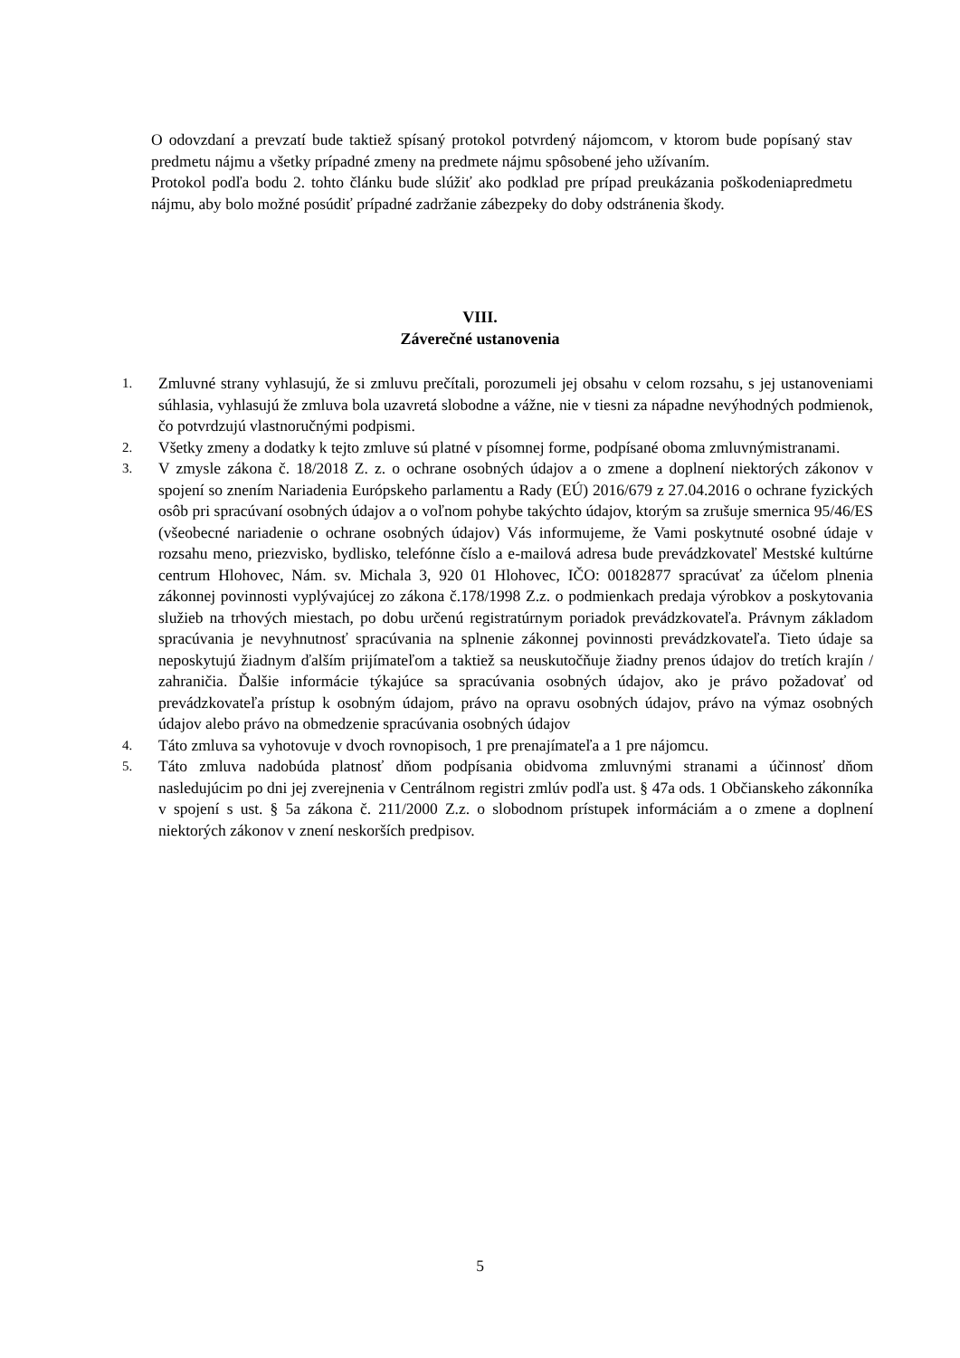O odovzdaní a prevzatí bude taktiež spísaný protokol potvrdený nájomcom, v ktorom bude popísaný stav predmetu nájmu a všetky prípadné zmeny na predmete nájmu spôsobené jeho užívaním.
Protokol podľa bodu 2. tohto článku bude slúžiť ako podklad pre prípad preukázania poškodeniapredmetu nájmu, aby bolo možné posúdiť prípadné zadržanie zábezpeky do doby odstránenia škody.
VIII.
Záverečné ustanovenia
1. Zmluvné strany vyhlasujú, že si zmluvu prečítali, porozumeli jej obsahu v celom rozsahu, s jej ustanoveniami súhlasia, vyhlasujú že zmluva bola uzavretá slobodne a vážne, nie v tiesni za nápadne nevýhodných podmienok, čo potvrdzujú vlastnoručnými podpismi.
2. Všetky zmeny a dodatky k tejto zmluve sú platné v písomnej forme, podpísané oboma zmluvnýmistranami.
3. V zmysle zákona č. 18/2018 Z. z. o ochrane osobných údajov a o zmene a doplnení niektorých zákonov v spojení so znením Nariadenia Európskeho parlamentu a Rady (EÚ) 2016/679 z 27.04.2016 o ochrane fyzických osôb pri spracúvaní osobných údajov a o voľnom pohybe takýchto údajov, ktorým sa zrušuje smernica 95/46/ES (všeobecné nariadenie o ochrane osobných údajov) Vás informujeme, že Vami poskytnuté osobné údaje v rozsahu meno, priezvisko, bydlisko, telefónne číslo a e-mailová adresa bude prevádzkovateľ Mestské kultúrne centrum Hlohovec, Nám. sv. Michala 3, 920 01 Hlohovec, IČO: 00182877 spracúvať za účelom plnenia zákonnej povinnosti vyplývajúcej zo zákona č.178/1998 Z.z. o podmienkach predaja výrobkov a poskytovania služieb na trhových miestach, po dobu určenú registratúrnym poriadok prevádzkovateľa. Právnym základom spracúvania je nevyhnutnosť spracúvania na splnenie zákonnej povinnosti prevádzkovateľa. Tieto údaje sa neposkytujú žiadnym ďalším prijímateľom a taktiež sa neuskutočňuje žiadny prenos údajov do tretích krajín / zahraničia. Ďalšie informácie týkajúce sa spracúvania osobných údajov, ako je právo požadovať od prevádzkovateľa prístup k osobným údajom, právo na opravu osobných údajov, právo na výmaz osobných údajov alebo právo na obmedzenie spracúvania osobných údajov
4. Táto zmluva sa vyhotovuje v dvoch rovnopisoch, 1 pre prenajímateľa a 1 pre nájomcu.
5. Táto zmluva nadobúda platnosť dňom podpísania obidvoma zmluvnými stranami a účinnosť dňom nasledujúcim po dni jej zverejnenia v Centrálnom registri zmlúv podľa ust. § 47a ods. 1 Občianskeho zákonníka v spojení s ust. § 5a zákona č. 211/2000 Z.z. o slobodnom prístupek informáciám a o zmene a doplnení niektorých zákonov v znení neskorších predpisov.
5